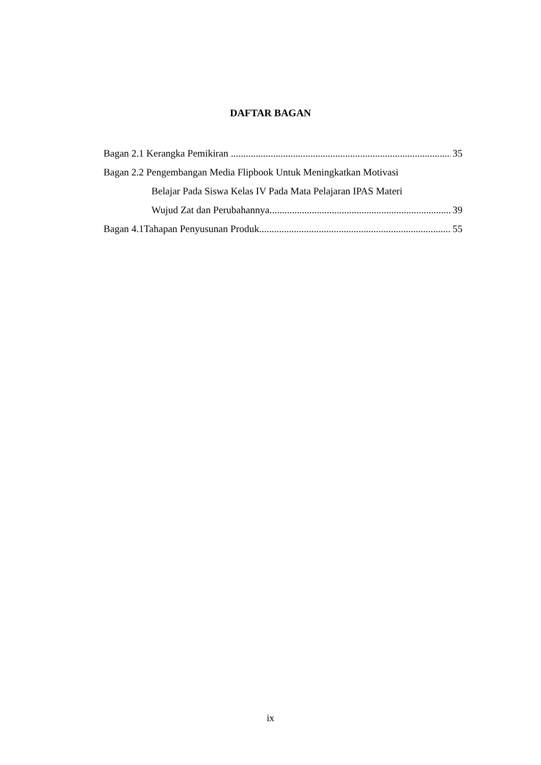DAFTAR BAGAN
Bagan 2.1 Kerangka Pemikiran 35
Bagan 2.2 Pengembangan Media Flipbook Untuk Meningkatkan Motivasi
Belajar Pada Siswa Kelas IV Pada Mata Pelajaran IPAS Materi
Wujud Zat dan Perubahannya 39
Bagan 4.1Tahapan Penyusunan Produk 55
ix